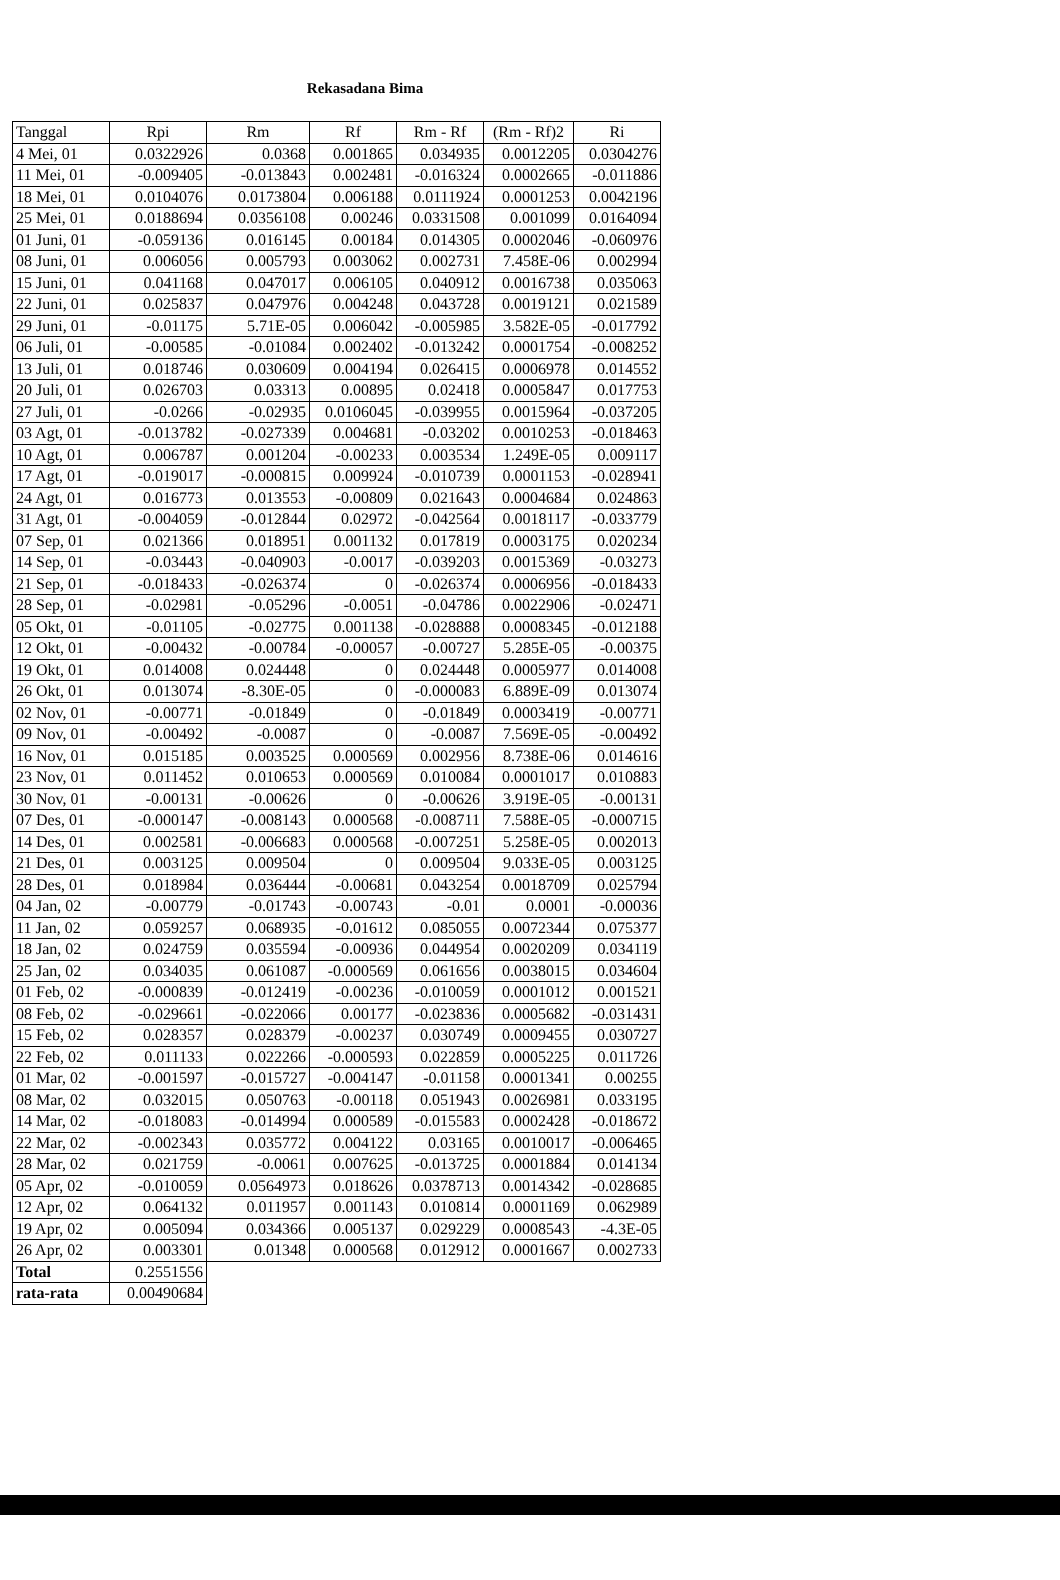Rekasadana Bima
| Tanggal | Rpi | Rm | Rf | Rm - Rf | (Rm - Rf)2 | Ri |
| --- | --- | --- | --- | --- | --- | --- |
| 4 Mei, 01 | 0.0322926 | 0.0368 | 0.001865 | 0.034935 | 0.0012205 | 0.0304276 |
| 11 Mei, 01 | -0.009405 | -0.013843 | 0.002481 | -0.016324 | 0.0002665 | -0.011886 |
| 18 Mei, 01 | 0.0104076 | 0.0173804 | 0.006188 | 0.0111924 | 0.0001253 | 0.0042196 |
| 25 Mei, 01 | 0.0188694 | 0.0356108 | 0.00246 | 0.0331508 | 0.001099 | 0.0164094 |
| 01 Juni, 01 | -0.059136 | 0.016145 | 0.00184 | 0.014305 | 0.0002046 | -0.060976 |
| 08 Juni, 01 | 0.006056 | 0.005793 | 0.003062 | 0.002731 | 7.458E-06 | 0.002994 |
| 15 Juni, 01 | 0.041168 | 0.047017 | 0.006105 | 0.040912 | 0.0016738 | 0.035063 |
| 22 Juni, 01 | 0.025837 | 0.047976 | 0.004248 | 0.043728 | 0.0019121 | 0.021589 |
| 29 Juni, 01 | -0.01175 | 5.71E-05 | 0.006042 | -0.005985 | 3.582E-05 | -0.017792 |
| 06 Juli, 01 | -0.00585 | -0.01084 | 0.002402 | -0.013242 | 0.0001754 | -0.008252 |
| 13 Juli, 01 | 0.018746 | 0.030609 | 0.004194 | 0.026415 | 0.0006978 | 0.014552 |
| 20 Juli, 01 | 0.026703 | 0.03313 | 0.00895 | 0.02418 | 0.0005847 | 0.017753 |
| 27 Juli, 01 | -0.0266 | -0.02935 | 0.0106045 | -0.039955 | 0.0015964 | -0.037205 |
| 03 Agt, 01 | -0.013782 | -0.027339 | 0.004681 | -0.03202 | 0.0010253 | -0.018463 |
| 10 Agt, 01 | 0.006787 | 0.001204 | -0.00233 | 0.003534 | 1.249E-05 | 0.009117 |
| 17 Agt, 01 | -0.019017 | -0.000815 | 0.009924 | -0.010739 | 0.0001153 | -0.028941 |
| 24 Agt, 01 | 0.016773 | 0.013553 | -0.00809 | 0.021643 | 0.0004684 | 0.024863 |
| 31 Agt, 01 | -0.004059 | -0.012844 | 0.02972 | -0.042564 | 0.0018117 | -0.033779 |
| 07 Sep, 01 | 0.021366 | 0.018951 | 0.001132 | 0.017819 | 0.0003175 | 0.020234 |
| 14 Sep, 01 | -0.03443 | -0.040903 | -0.0017 | -0.039203 | 0.0015369 | -0.03273 |
| 21 Sep, 01 | -0.018433 | -0.026374 | 0 | -0.026374 | 0.0006956 | -0.018433 |
| 28 Sep, 01 | -0.02981 | -0.05296 | -0.0051 | -0.04786 | 0.0022906 | -0.02471 |
| 05 Okt, 01 | -0.01105 | -0.02775 | 0.001138 | -0.028888 | 0.0008345 | -0.012188 |
| 12 Okt, 01 | -0.00432 | -0.00784 | -0.00057 | -0.00727 | 5.285E-05 | -0.00375 |
| 19 Okt, 01 | 0.014008 | 0.024448 | 0 | 0.024448 | 0.0005977 | 0.014008 |
| 26 Okt, 01 | 0.013074 | -8.30E-05 | 0 | -0.000083 | 6.889E-09 | 0.013074 |
| 02 Nov, 01 | -0.00771 | -0.01849 | 0 | -0.01849 | 0.0003419 | -0.00771 |
| 09 Nov, 01 | -0.00492 | -0.0087 | 0 | -0.0087 | 7.569E-05 | -0.00492 |
| 16 Nov, 01 | 0.015185 | 0.003525 | 0.000569 | 0.002956 | 8.738E-06 | 0.014616 |
| 23 Nov, 01 | 0.011452 | 0.010653 | 0.000569 | 0.010084 | 0.0001017 | 0.010883 |
| 30 Nov, 01 | -0.00131 | -0.00626 | 0 | -0.00626 | 3.919E-05 | -0.00131 |
| 07 Des, 01 | -0.000147 | -0.008143 | 0.000568 | -0.008711 | 7.588E-05 | -0.000715 |
| 14 Des, 01 | 0.002581 | -0.006683 | 0.000568 | -0.007251 | 5.258E-05 | 0.002013 |
| 21 Des, 01 | 0.003125 | 0.009504 | 0 | 0.009504 | 9.033E-05 | 0.003125 |
| 28 Des, 01 | 0.018984 | 0.036444 | -0.00681 | 0.043254 | 0.0018709 | 0.025794 |
| 04 Jan, 02 | -0.00779 | -0.01743 | -0.00743 | -0.01 | 0.0001 | -0.00036 |
| 11 Jan, 02 | 0.059257 | 0.068935 | -0.01612 | 0.085055 | 0.0072344 | 0.075377 |
| 18 Jan, 02 | 0.024759 | 0.035594 | -0.00936 | 0.044954 | 0.0020209 | 0.034119 |
| 25 Jan, 02 | 0.034035 | 0.061087 | -0.000569 | 0.061656 | 0.0038015 | 0.034604 |
| 01 Feb, 02 | -0.000839 | -0.012419 | -0.00236 | -0.010059 | 0.0001012 | 0.001521 |
| 08 Feb, 02 | -0.029661 | -0.022066 | 0.00177 | -0.023836 | 0.0005682 | -0.031431 |
| 15 Feb, 02 | 0.028357 | 0.028379 | -0.00237 | 0.030749 | 0.0009455 | 0.030727 |
| 22 Feb, 02 | 0.011133 | 0.022266 | -0.000593 | 0.022859 | 0.0005225 | 0.011726 |
| 01 Mar, 02 | -0.001597 | -0.015727 | -0.004147 | -0.01158 | 0.0001341 | 0.00255 |
| 08 Mar, 02 | 0.032015 | 0.050763 | -0.00118 | 0.051943 | 0.0026981 | 0.033195 |
| 14 Mar, 02 | -0.018083 | -0.014994 | 0.000589 | -0.015583 | 0.0002428 | -0.018672 |
| 22 Mar, 02 | -0.002343 | 0.035772 | 0.004122 | 0.03165 | 0.0010017 | -0.006465 |
| 28 Mar, 02 | 0.021759 | -0.0061 | 0.007625 | -0.013725 | 0.0001884 | 0.014134 |
| 05 Apr, 02 | -0.010059 | 0.0564973 | 0.018626 | 0.0378713 | 0.0014342 | -0.028685 |
| 12 Apr, 02 | 0.064132 | 0.011957 | 0.001143 | 0.010814 | 0.0001169 | 0.062989 |
| 19 Apr, 02 | 0.005094 | 0.034366 | 0.005137 | 0.029229 | 0.0008543 | -4.3E-05 |
| 26 Apr, 02 | 0.003301 | 0.01348 | 0.000568 | 0.012912 | 0.0001667 | 0.002733 |
| Total | 0.2551556 | | | | | |
| rata-rata | 0.00490684 | | | | | |